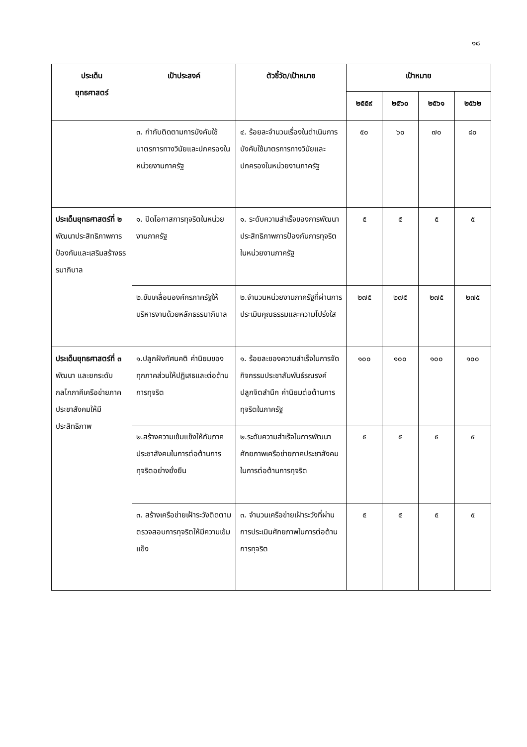๑๘
| ประเด็น ยุทธศาสตร์ | เป้าประสงค์ | ตัวชี้วัด/เป้าหมาย | เป้าหมาย | | | |
| --- | --- | --- | --- | --- | --- | --- |
| | | | ๒๕๕๙ | ๒๕๖๐ | ๒๕๖๑ | ๒๕๖๒ |
| | ๓. กำกับติดตามการบังคับใช้มาตรการทางวินัยและปกครองในหน่วยงานภาครัฐ | ๔. ร้อยละจำนวนเรื่องในดำเนินการบังคับใช้มาตรการทางวินัยและปกครองในหน่วยงานภาครัฐ | ๕๐ | ๖๐ | ๗๐ | ๘๐ |
| ประเด็นยุทธศาสตร์ที่ ๒ พัฒนาประสิทธิภาพการป้องกันและเสริมสร้างธรรมาภิบาล | ๑. ปิดโอกาสการทุจริตในหน่วยงานภาครัฐ | ๑. ระดับความสำเร็จของการพัฒนาประสิทธิภาพการป้องกันการทุจริตในหน่วยงานภาครัฐ | ๕ | ๕ | ๕ | ๕ |
| | ๒.ขับเคลื่อนองค์กรภาครัฐให้บริหารงานด้วยหลักธรรมาภิบาล | ๒.จำนวนหน่วยงานภาครัฐที่ผ่านการประเมินคุณธรรมและความโปร่งใส | ๒๗๕ | ๒๗๕ | ๒๗๕ | ๒๗๕ |
| ประเด็นยุทธศาสตร์ที่ ๓ พัฒนา และยกระดับกลไกภาคีเครือข่ายภาคประชาสังคมให้มีประสิทธิภาพ | ๑.ปลูกฝังทัศนคติ ค่านิยมของทุกภาคส่วนให้ปฏิเสธและต่อต้านการทุจริต | ๑. ร้อยละของความสำเร็จในการจัดกิจกรรมประชาสัมพันธ์รณรงค์ ปลูกจิตสำนึก ค่านิยมต่อต้านการทุจริตในภาครัฐ | ๑๐๐ | ๑๐๐ | ๑๐๐ | ๑๐๐ |
| | ๒.สร้างความเข้มแข็งให้กับภาคประชาสังคมในการต่อต้านการทุจริตอย่างยั่งยืน | ๒.ระดับความสำเร็จในการพัฒนาศักยภาพเครือข่ายภาคประชาสังคมในการต่อต้านการทุจริต | ๕ | ๕ | ๕ | ๕ |
| | ๓. สร้างเครือข่ายเฝ้าระวังติดตาม ตรวจสอบการทุจริตให้มีความเข้มแข็ง | ๓. จำนวนเครือข่ายเฝ้าระวังที่ผ่านการประเมินศักยภาพในการต่อต้านการทุจริต | ๕ | ๕ | ๕ | ๕ |